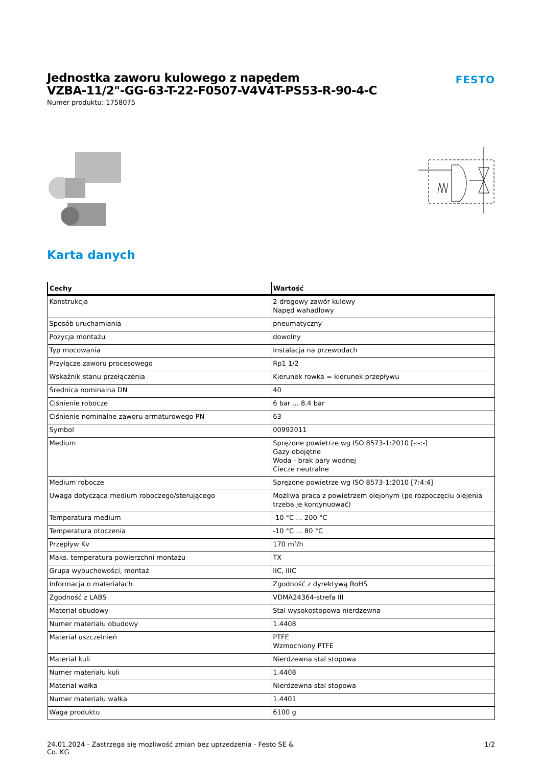Jednostka zaworu kulowego z napędem
VZBA-11/2"-GG-63-T-22-F0507-V4V4T-PS53-R-90-4-C
Numer produktu: 1758075
FESTO
Karta danych
| Cechy | Wartość |
| --- | --- |
| Konstrukcja | 2-drogowy zawór kulowy Napęd wahadłowy |
| Sposób uruchamiania | pneumatyczny |
| Pozycja montażu | dowolny |
| Typ mocowania | Instalacja na przewodach |
| Przyłącze zaworu procesowego | Rp1 1/2 |
| Wskaźnik stanu przełączenia | Kierunek rowka = kierunek przepływu |
| Średnica nominalna DN | 40 |
| Ciśnienie robocze | 6 bar ... 8.4 bar |
| Ciśnienie nominalne zaworu armaturowego PN | 63 |
| Symbol | 00992011 |
| Medium | Sprężone powietrze wg ISO 8573-1:2010 [-:-:-] Gazy obojętne Woda - brak pary wodnej Ciecze neutralne |
| Medium robocze | Sprężone powietrze wg ISO 8573-1:2010 [7:4:4] |
| Uwaga dotycząca medium roboczego/sterującego | Możliwa praca z powietrzem olejonym (po rozpoczęciu olejenia trzeba je kontynuować) |
| Temperatura medium | -10 °C ... 200 °C |
| Temperatura otoczenia | -10 °C ... 80 °C |
| Przepływ Kv | 170 m³/h |
| Maks. temperatura powierzchni montażu | TX |
| Grupa wybuchowości, montaż | IIC, IIIC |
| Informacja o materiałach | Zgodność z dyrektywą RoHS |
| Zgodność z LABS | VDMA24364-strefa III |
| Materiał obudowy | Stal wysokostopowa nierdzewna |
| Numer materiału obudowy | 1.4408 |
| Materiał uszczelnień | PTFE Wzmocniony PTFE |
| Materiał kuli | Nierdzewna stal stopowa |
| Numer materiału kuli | 1.4408 |
| Materiał wałka | Nierdzewna stal stopowa |
| Numer materiału wałka | 1.4401 |
| Waga produktu | 6100 g |
24.01.2024 - Zastrzega się możliwość zmian bez uprzedzenia - Festo SE &
Co. KG
1/2